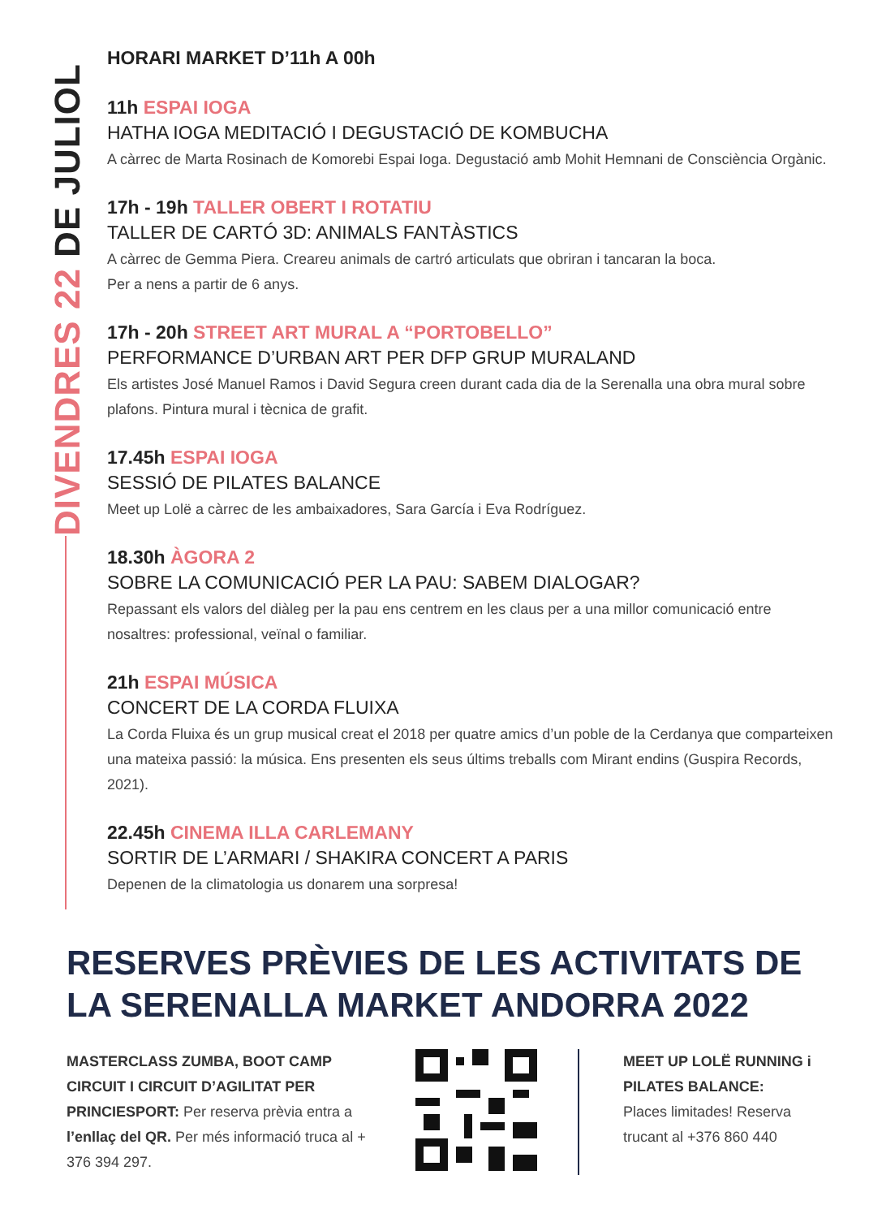DIVENDRES 22 DE JULIOL
HORARI MARKET D’11h A 00h
11h ESPAI IOGA
HATHA IOGA MEDITACIÓ I DEGUSTACIÓ DE KOMBUCHA
A càrrec de Marta Rosinach de Komorebi Espai Ioga. Degustació amb Mohit Hemnani de Consciència Orgànic.
17h - 19h TALLER OBERT I ROTATIU
TALLER DE CARTÓ 3D: ANIMALS FANTÀSTICS
A càrrec de Gemma Piera. Creareu animals de cartró articulats que obriran i tancaran la boca.
Per a nens a partir de 6 anys.
17h - 20h STREET ART MURAL A “PORTOBELLO”
PERFORMANCE D’URBAN ART PER DFP GRUP MURALAND
Els artistes José Manuel Ramos i David Segura creen durant cada dia de la Serenalla una obra mural sobre plafons. Pintura mural i tècnica de grafit.
17.45h ESPAI IOGA
SESSIÓ DE PILATES BALANCE
Meet up Lolë a càrrec de les ambaixadores, Sara García i Eva Rodríguez.
18.30h ÀGORA 2
SOBRE LA COMUNICACIÓ PER LA PAU: SABEM DIALOGAR?
Repassant els valors del diàleg per la pau ens centrem en les claus per a una millor comunicació entre nosaltres: professional, veïnal o familiar.
21h ESPAI MÚSICA
CONCERT DE LA CORDA FLUIXA
La Corda Fluixa és un grup musical creat el 2018 per quatre amics d’un poble de la Cerdanya que comparteixen una mateixa passió: la música. Ens presenten els seus últims treballs com Mirant endins (Guspira Records, 2021).
22.45h CINEMA ILLA CARLEMANY
SORTIR DE L’ARMARI / SHAKIRA CONCERT A PARIS
Depenen de la climatologia us donarem una sorpresa!
RESERVES PRÈVIES DE LES ACTIVITATS DE LA SERENALLA MARKET ANDORRA 2022
MASTERCLASS ZUMBA, BOOT CAMP CIRCUIT I CIRCUIT D’AGILITAT PER PRINCIESPORT: Per reserva prèvia entra a l’enllaç del QR. Per més informació truca al + 376 394 297.
MEET UP LOLË RUNNING i PILATES BALANCE:
Places limitades! Reserva trucant al +376 860 440